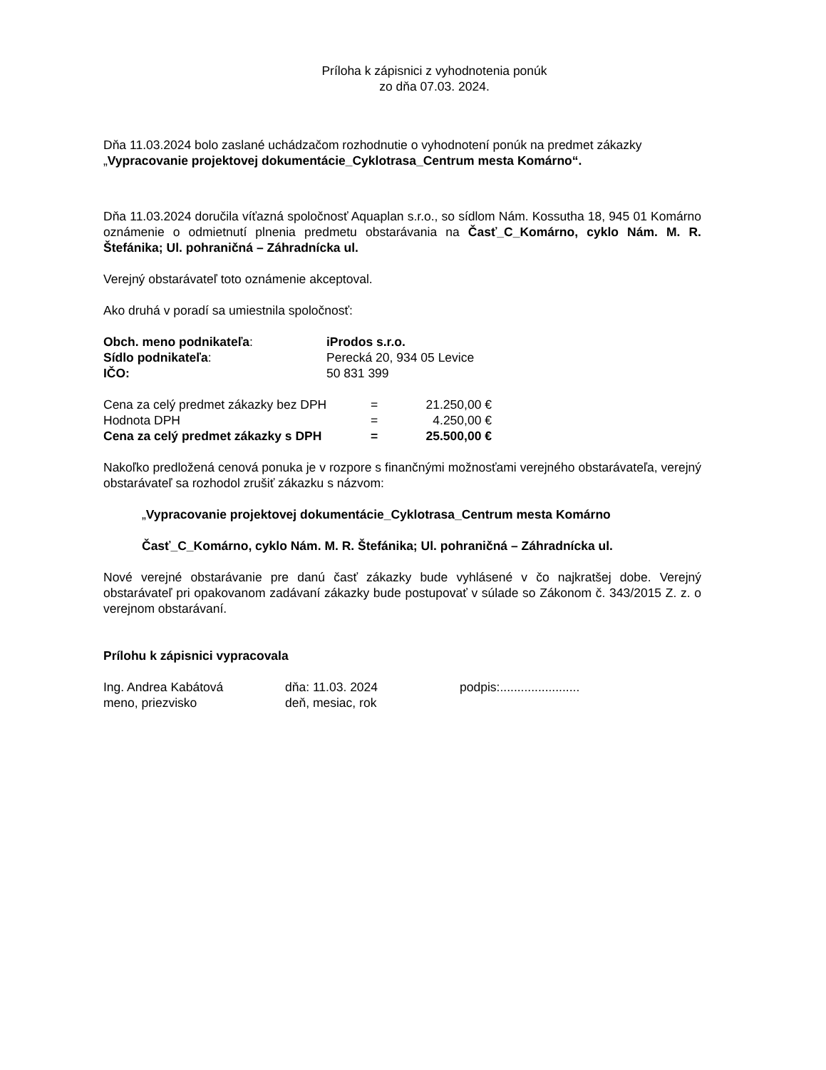Príloha k zápisnici z vyhodnotenia ponúk
zo dňa 07.03. 2024.
Dňa 11.03.2024 bolo zaslané uchádzačom rozhodnutie o vyhodnotení ponúk na predmet zákazky „Vypracovanie projektovej dokumentácie_Cyklotrasa_Centrum mesta Komárno“.
Dňa 11.03.2024 doručila víťazná spoločnosť Aquaplan s.r.o., so sídlom Nám. Kossutha 18, 945 01 Komárno oznámenie o odmietnutí plnenia predmetu obstarávania na Časť_C_Komárno, cyklo Nám. M. R. Štefánika; Ul. pohraničná – Záhradnícka ul.
Verejný obstarávateľ toto oznámenie akceptoval.
Ako druhá v poradí sa umiestnila spoločnosť:
| Obch. meno podnikateľa : | iProdos s.r.o. |
| Sídlo podnikateľa : | Perecká 20, 934 05 Levice |
| IČO: | 50 831 399 |
| Cena za celý predmet zákazky bez DPH | = | 21.250,00 € |
| Hodnota DPH | = | 4.250,00 € |
| Cena za celý predmet zákazky s DPH | = | 25.500,00 € |
Nakoľko predložená cenová ponuka je v rozpore s finančnými možnosťami verejného obstarávateľa, verejný obstarávateľ sa rozhodol zrušiť zákazku s názvom:
„Vypracovanie projektovej dokumentácie_Cyklotrasa_Centrum mesta Komárno
Časť_C_Komárno, cyklo Nám. M. R. Štefánika; Ul. pohraničná – Záhradnícka ul.
Nové verejné obstarávanie pre danú časť zákazky bude vyhlásené v čo najkratšej dobe. Verejný obstarávateľ pri opakovanom zadávaní zákazky bude postupovať v súlade so Zákonom č. 343/2015 Z. z. o verejnom obstarávaní.
Prílohu k zápisnici vypracovala
| Ing. Andrea Kabátová | dňa: 11.03. 2024 | podpis:....................... |
| meno, priezvisko | deň, mesiac, rok | |